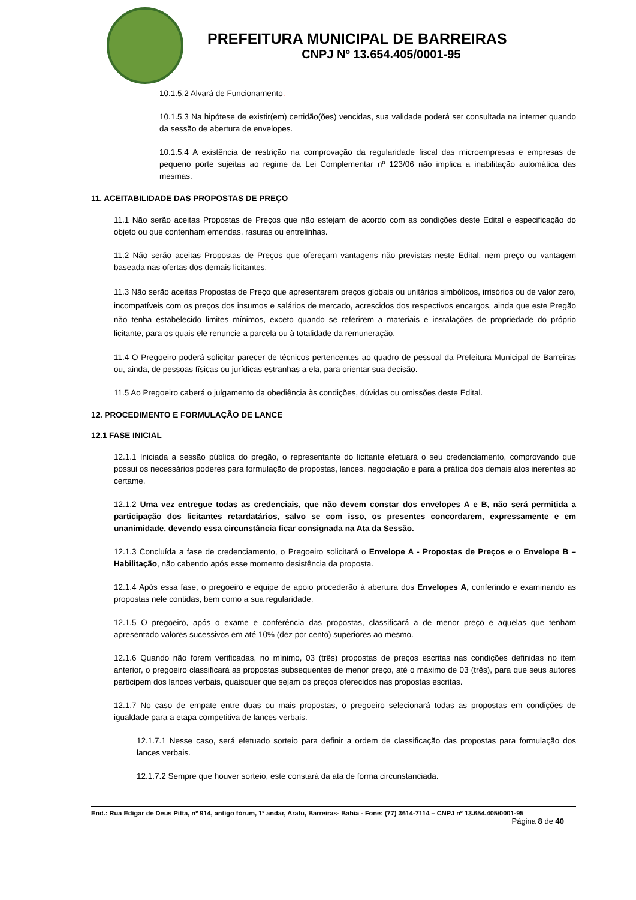PREFEITURA MUNICIPAL DE BARREIRAS
CNPJ Nº 13.654.405/0001-95
10.1.5.2 Alvará de Funcionamento.
10.1.5.3 Na hipótese de existir(em) certidão(ões) vencidas, sua validade poderá ser consultada na internet quando da sessão de abertura de envelopes.
10.1.5.4 A existência de restrição na comprovação da regularidade fiscal das microempresas e empresas de pequeno porte sujeitas ao regime da Lei Complementar nº 123/06 não implica a inabilitação automática das mesmas.
11. ACEITABILIDADE DAS PROPOSTAS DE PREÇO
11.1 Não serão aceitas Propostas de Preços que não estejam de acordo com as condições deste Edital e especificação do objeto ou que contenham emendas, rasuras ou entrelinhas.
11.2 Não serão aceitas Propostas de Preços que ofereçam vantagens não previstas neste Edital, nem preço ou vantagem baseada nas ofertas dos demais licitantes.
11.3 Não serão aceitas Propostas de Preço que apresentarem preços globais ou unitários simbólicos, irrisórios ou de valor zero, incompatíveis com os preços dos insumos e salários de mercado, acrescidos dos respectivos encargos, ainda que este Pregão não tenha estabelecido limites mínimos, exceto quando se referirem a materiais e instalações de propriedade do próprio licitante, para os quais ele renuncie a parcela ou à totalidade da remuneração.
11.4 O Pregoeiro poderá solicitar parecer de técnicos pertencentes ao quadro de pessoal da Prefeitura Municipal de Barreiras ou, ainda, de pessoas físicas ou jurídicas estranhas a ela, para orientar sua decisão.
11.5 Ao Pregoeiro caberá o julgamento da obediência às condições, dúvidas ou omissões deste Edital.
12. PROCEDIMENTO E FORMULAÇÃO DE LANCE
12.1 FASE INICIAL
12.1.1 Iniciada a sessão pública do pregão, o representante do licitante efetuará o seu credenciamento, comprovando que possui os necessários poderes para formulação de propostas, lances, negociação e para a prática dos demais atos inerentes ao certame.
12.1.2 Uma vez entregue todas as credenciais, que não devem constar dos envelopes A e B, não será permitida a participação dos licitantes retardatários, salvo se com isso, os presentes concordarem, expressamente e em unanimidade, devendo essa circunstância ficar consignada na Ata da Sessão.
12.1.3 Concluída a fase de credenciamento, o Pregoeiro solicitará o Envelope A - Propostas de Preços e o Envelope B – Habilitação, não cabendo após esse momento desistência da proposta.
12.1.4 Após essa fase, o pregoeiro e equipe de apoio procederão à abertura dos Envelopes A, conferindo e examinando as propostas nele contidas, bem como a sua regularidade.
12.1.5 O pregoeiro, após o exame e conferência das propostas, classificará a de menor preço e aquelas que tenham apresentado valores sucessivos em até 10% (dez por cento) superiores ao mesmo.
12.1.6 Quando não forem verificadas, no mínimo, 03 (três) propostas de preços escritas nas condições definidas no item anterior, o pregoeiro classificará as propostas subsequentes de menor preço, até o máximo de 03 (três), para que seus autores participem dos lances verbais, quaisquer que sejam os preços oferecidos nas propostas escritas.
12.1.7 No caso de empate entre duas ou mais propostas, o pregoeiro selecionará todas as propostas em condições de igualdade para a etapa competitiva de lances verbais.
12.1.7.1 Nesse caso, será efetuado sorteio para definir a ordem de classificação das propostas para formulação dos lances verbais.
12.1.7.2 Sempre que houver sorteio, este constará da ata de forma circunstanciada.
End.: Rua Edigar de Deus Pitta, nº 914, antigo fórum, 1º andar, Aratu, Barreiras- Bahia - Fone: (77) 3614-7114 – CNPJ nº 13.654.405/0001-95
Página 8 de 40